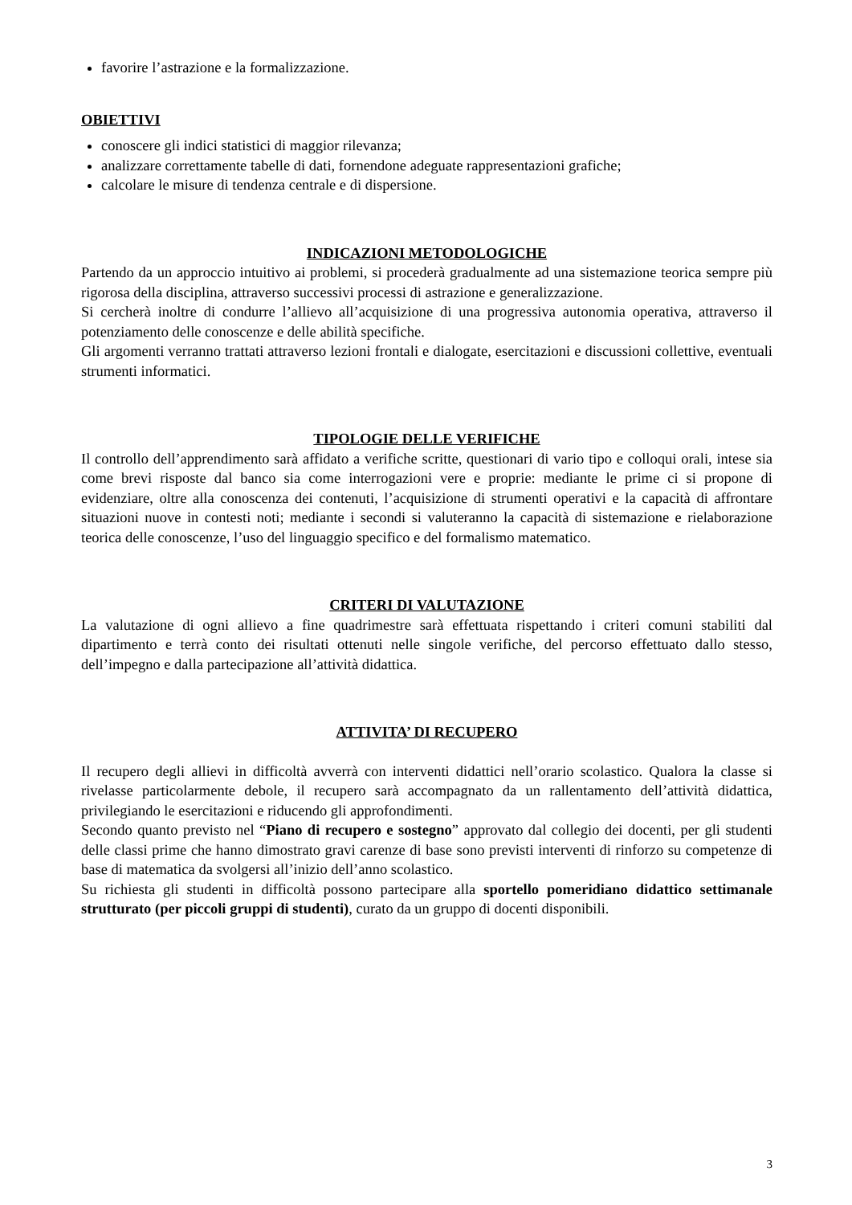favorire l’astrazione e la formalizzazione.
OBIETTIVI
conoscere gli indici statistici di maggior rilevanza;
analizzare correttamente tabelle di dati, fornendone adeguate rappresentazioni grafiche;
calcolare le misure di tendenza centrale e di dispersione.
INDICAZIONI METODOLOGICHE
Partendo da un approccio intuitivo ai problemi, si procederà gradualmente ad una sistemazione teorica sempre più rigorosa della disciplina, attraverso successivi processi di astrazione e generalizzazione.
Si cercherà inoltre di condurre l’allievo all’acquisizione di una progressiva autonomia operativa, attraverso il potenziamento delle conoscenze e delle abilità specifiche.
Gli argomenti verranno trattati attraverso lezioni frontali e dialogate, esercitazioni e discussioni collettive, eventuali strumenti informatici.
TIPOLOGIE DELLE VERIFICHE
Il controllo dell’apprendimento sarà affidato a verifiche scritte, questionari di vario tipo e colloqui orali, intese sia come brevi risposte dal banco sia come interrogazioni vere e proprie: mediante le prime ci si propone di evidenziare, oltre alla conoscenza dei contenuti, l’acquisizione di strumenti operativi e la capacità di affrontare situazioni nuove in contesti noti; mediante i secondi si valuteranno la capacità di sistemazione e rielaborazione teorica delle conoscenze, l’uso del linguaggio specifico e del formalismo matematico.
CRITERI DI VALUTAZIONE
La valutazione di ogni allievo a fine quadrimestre sarà effettuata rispettando i criteri comuni stabiliti dal dipartimento e terrà conto dei risultati ottenuti nelle singole verifiche, del percorso effettuato dallo stesso, dell’impegno e dalla partecipazione all’attività didattica.
ATTIVITA’ DI RECUPERO
Il recupero degli allievi in difficoltà avverrà con interventi didattici nell’orario scolastico. Qualora la classe si rivelasse particolarmente debole, il recupero sarà accompagnato da un rallentamento dell’attività didattica, privilegiando le esercitazioni e riducendo gli approfondimenti.
Secondo quanto previsto nel “Piano di recupero e sostegno” approvato dal collegio dei docenti, per gli studenti delle classi prime che hanno dimostrato gravi carenze di base sono previsti interventi di rinforzo su competenze di base di matematica da svolgersi all’inizio dell’anno scolastico.
Su richiesta gli studenti in difficoltà possono partecipare alla sportello pomeridiano didattico settimanale strutturato (per piccoli gruppi di studenti), curato da un gruppo di docenti disponibili.
3